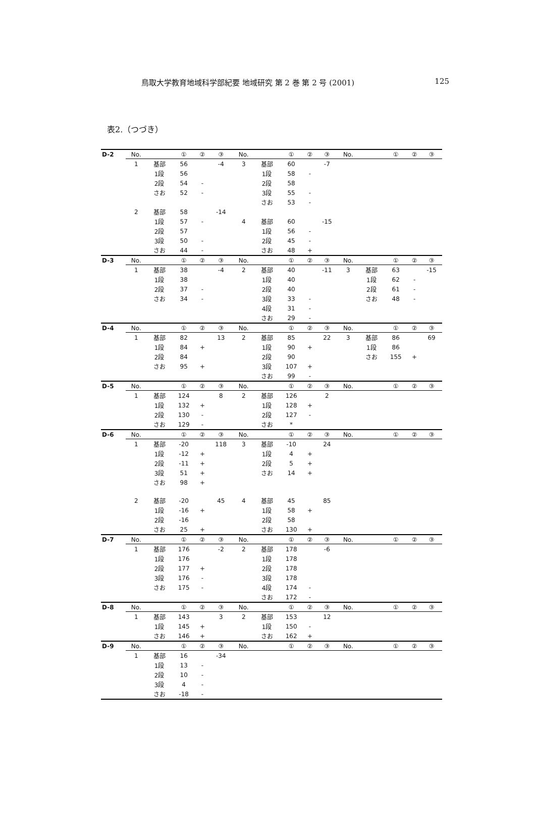鳥取大学教育地域科学部紀要 地域研究 第 2 巻 第 2 号 (2001) 125
表2.（つづき）
| D-2 | No. | | ① | ② | ③ | No. | | ① | ② | ③ | No. | | ① | ② | ③ |
| --- | --- | --- | --- | --- | --- | --- | --- | --- | --- | --- | --- | --- | --- | --- | --- |
| | 1 | 基部 | 56 | | -4 | 3 | 基部 | 60 | | -7 | | | | | |
| | | 1段 | 56 | | | | 1段 | 58 | - | | | | | | |
| | | 2段 | 54 | - | | | 2段 | 58 | | | | | | | |
| | | さお | 52 | - | | | 3段 | 55 | - | | | | | | |
| | | | | | | | さお | 53 | - | | | | | | |
| | 2 | 基部 | 58 | | -14 | | | | | | | | | | |
| | | 1段 | 57 | - | | 4 | 基部 | 60 | | -15 | | | | | |
| | | 2段 | 57 | | | | 1段 | 56 | - | | | | | | |
| | | 3段 | 50 | - | | | 2段 | 45 | - | | | | | | |
| | | さお | 44 | - | | | さお | 48 | + | | | | | | |
| D-3 | No. | | ① | ② | ③ | No. | | ① | ② | ③ | No. | | ① | ② | ③ |
| | 1 | 基部 | 38 | | -4 | 2 | 基部 | 40 | | -11 | 3 | 基部 | 63 | | -15 |
| | | 1段 | 38 | | | | 1段 | 40 | | | | 1段 | 62 | - | |
| | | 2段 | 37 | - | | | 2段 | 40 | | | | 2段 | 61 | - | |
| | | さお | 34 | - | | | 3段 | 33 | - | | | さお | 48 | - | |
| | | | | | | | 4段 | 31 | - | | | | | | |
| | | | | | | | さお | 29 | - | | | | | | |
| D-4 | No. | | ① | ② | ③ | No. | | ① | ② | ③ | No. | | ① | ② | ③ |
| | 1 | 基部 | 82 | | 13 | 2 | 基部 | 85 | | 22 | 3 | 基部 | 86 | | 69 |
| | | 1段 | 84 | + | | | 1段 | 90 | + | | | 1段 | 86 | | |
| | | 2段 | 84 | | | | 2段 | 90 | | | | さお | 155 | + | |
| | | さお | 95 | + | | | 3段 | 107 | + | | | | | | |
| | | | | | | | さお | 99 | - | | | | | | |
| D-5 | No. | | ① | ② | ③ | No. | | ① | ② | ③ | No. | | ① | ② | ③ |
| | 1 | 基部 | 124 | | 8 | 2 | 基部 | 126 | | 2 | | | | | |
| | | 1段 | 132 | + | | | 1段 | 128 | + | | | | | | |
| | | 2段 | 130 | - | | | 2段 | 127 | - | | | | | | |
| | | さお | 129 | - | | | さお | * | | | | | | | |
| D-6 | No. | | ① | ② | ③ | No. | | ① | ② | ③ | No. | | ① | ② | ③ |
| | 1 | 基部 | -20 | | 118 | 3 | 基部 | -10 | | 24 | | | | | |
| | | 1段 | -12 | + | | | 1段 | 4 | + | | | | | | |
| | | 2段 | -11 | + | | | 2段 | 5 | + | | | | | | |
| | | 3段 | 51 | + | | | さお | 14 | + | | | | | | |
| | | さお | 98 | + | | | | | | | | | | | |
| | 2 | 基部 | -20 | | 45 | 4 | 基部 | 45 | | 85 | | | | | |
| | | 1段 | -16 | + | | | 1段 | 58 | + | | | | | | |
| | | 2段 | -16 | | | | 2段 | 58 | | | | | | | |
| | | さお | 25 | + | | | さお | 130 | + | | | | | | |
| D-7 | No. | | ① | ② | ③ | No. | | ① | ② | ③ | No. | | ① | ② | ③ |
| | 1 | 基部 | 176 | | -2 | 2 | 基部 | 178 | | -6 | | | | | |
| | | 1段 | 176 | | | | 1段 | 178 | | | | | | | |
| | | 2段 | 177 | + | | | 2段 | 178 | | | | | | | |
| | | 3段 | 176 | - | | | 3段 | 178 | | | | | | | |
| | | さお | 175 | - | | | 4段 | 174 | - | | | | | | |
| | | | | | | | さお | 172 | - | | | | | | |
| D-8 | No. | | ① | ② | ③ | No. | | ① | ② | ③ | No. | | ① | ② | ③ |
| | 1 | 基部 | 143 | | 3 | 2 | 基部 | 153 | | 12 | | | | | |
| | | 1段 | 145 | + | | | 1段 | 150 | - | | | | | | |
| | | さお | 146 | + | | | さお | 162 | + | | | | | | |
| D-9 | No. | | ① | ② | ③ | No. | | ① | ② | ③ | No. | | ① | ② | ③ |
| | 1 | 基部 | 16 | | -34 | | | | | | | | | | |
| | | 1段 | 13 | - | | | | | | | | | | | |
| | | 2段 | 10 | - | | | | | | | | | | | |
| | | 3段 | 4 | - | | | | | | | | | | | |
| | | さお | -18 | - | | | | | | | | | | | |